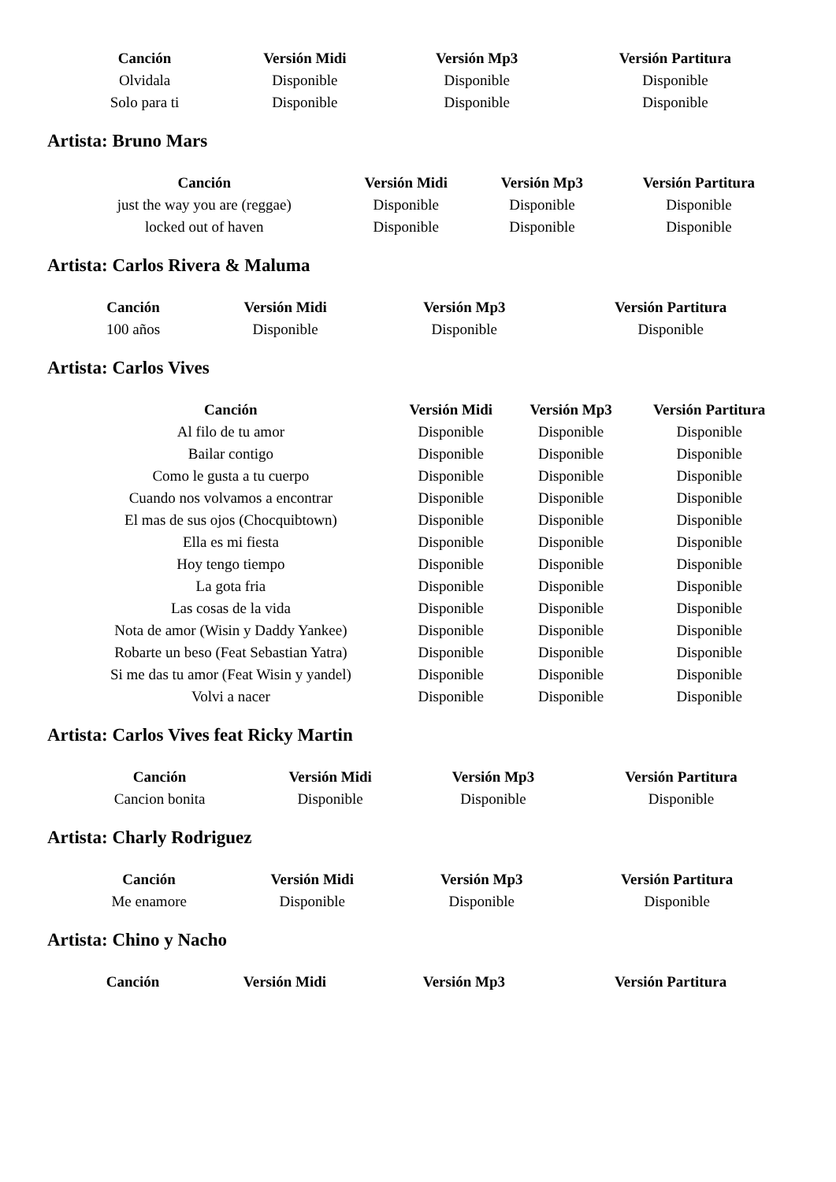| Canción | Versión Midi | Versión Mp3 | Versión Partitura |
| --- | --- | --- | --- |
| Olvidala | Disponible | Disponible | Disponible |
| Solo para ti | Disponible | Disponible | Disponible |
Artista: Bruno Mars
| Canción | Versión Midi | Versión Mp3 | Versión Partitura |
| --- | --- | --- | --- |
| just the way you are (reggae) | Disponible | Disponible | Disponible |
| locked out of haven | Disponible | Disponible | Disponible |
Artista: Carlos Rivera & Maluma
| Canción | Versión Midi | Versión Mp3 | Versión Partitura |
| --- | --- | --- | --- |
| 100 años | Disponible | Disponible | Disponible |
Artista: Carlos Vives
| Canción | Versión Midi | Versión Mp3 | Versión Partitura |
| --- | --- | --- | --- |
| Al filo de tu amor | Disponible | Disponible | Disponible |
| Bailar contigo | Disponible | Disponible | Disponible |
| Como le gusta a tu cuerpo | Disponible | Disponible | Disponible |
| Cuando nos volvamos a encontrar | Disponible | Disponible | Disponible |
| El mas de sus ojos (Chocquibtown) | Disponible | Disponible | Disponible |
| Ella es mi fiesta | Disponible | Disponible | Disponible |
| Hoy tengo tiempo | Disponible | Disponible | Disponible |
| La gota fria | Disponible | Disponible | Disponible |
| Las cosas de la vida | Disponible | Disponible | Disponible |
| Nota de amor (Wisin y Daddy Yankee) | Disponible | Disponible | Disponible |
| Robarte un beso (Feat Sebastian Yatra) | Disponible | Disponible | Disponible |
| Si me das tu amor (Feat Wisin y yandel) | Disponible | Disponible | Disponible |
| Volvi a nacer | Disponible | Disponible | Disponible |
Artista: Carlos Vives feat Ricky Martin
| Canción | Versión Midi | Versión Mp3 | Versión Partitura |
| --- | --- | --- | --- |
| Cancion bonita | Disponible | Disponible | Disponible |
Artista: Charly Rodriguez
| Canción | Versión Midi | Versión Mp3 | Versión Partitura |
| --- | --- | --- | --- |
| Me enamore | Disponible | Disponible | Disponible |
Artista: Chino y Nacho
| Canción | Versión Midi | Versión Mp3 | Versión Partitura |
| --- | --- | --- | --- |